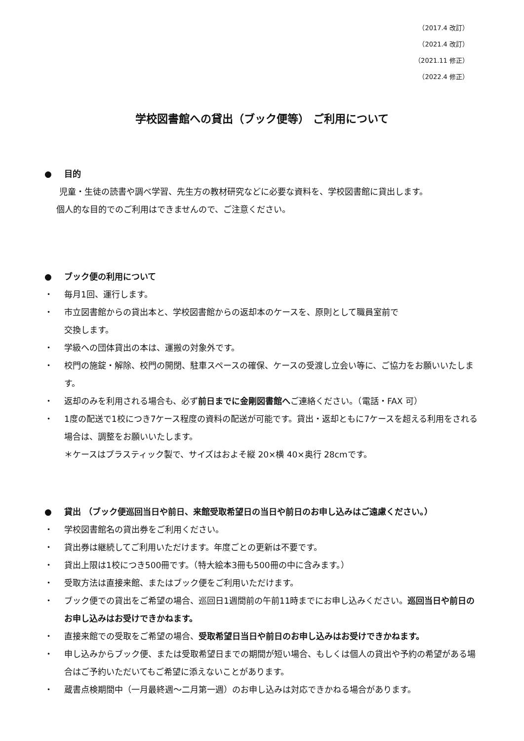（2017.4 改訂）
（2021.4 改訂）
（2021.11 修正）
（2022.4 修正）
学校図書館への貸出（ブック便等） ご利用について
● 目的
児童・生徒の読書や調べ学習、先生方の教材研究などに必要な資料を、学校図書館に貸出します。
個人的な目的でのご利用はできませんので、ご注意ください。
● ブック便の利用について
・ 毎月1回、運行します。
・ 市立図書館からの貸出本と、学校図書館からの返却本のケースを、原則として職員室前で
交換します。
・ 学級への団体貸出の本は、運搬の対象外です。
・ 校門の施錠・解除、校門の開閉、駐車スペースの確保、ケースの受渡し立会い等に、ご協力をお願いいたします。
・ 返却のみを利用される場合も、必ず前日までに金剛図書館へご連絡ください。（電話・FAX 可）
・ 1度の配送で1校につき7ケース程度の資料の配送が可能です。貸出・返却ともに7ケースを超える利用をされる場合は、調整をお願いいたします。
＊ケースはプラスティック製で、サイズはおよそ縦 20×横 40×奥行 28cmです。
● 貸出 （ブック便巡回当日や前日、来館受取希望日の当日や前日のお申し込みはご遠慮ください。）
・ 学校図書館名の貸出券をご利用ください。
・ 貸出券は継続してご利用いただけます。年度ごとの更新は不要です。
・ 貸出上限は1校につき500冊です。（特大絵本3冊も500冊の中に含みます。）
・ 受取方法は直接来館、またはブック便をご利用いただけます。
・ ブック便での貸出をご希望の場合、巡回日1週間前の午前11時までにお申し込みください。巡回当日や前日のお申し込みはお受けできかねます。
・ 直接来館での受取をご希望の場合、受取希望日当日や前日のお申し込みはお受けできかねます。
・ 申し込みからブック便、または受取希望日までの期間が短い場合、もしくは個人の貸出や予約の希望がある場合はご予約いただいてもご希望に添えないことがあります。
・ 蔵書点検期間中（一月最終週～二月第一週）のお申し込みは対応できかねる場合があります。